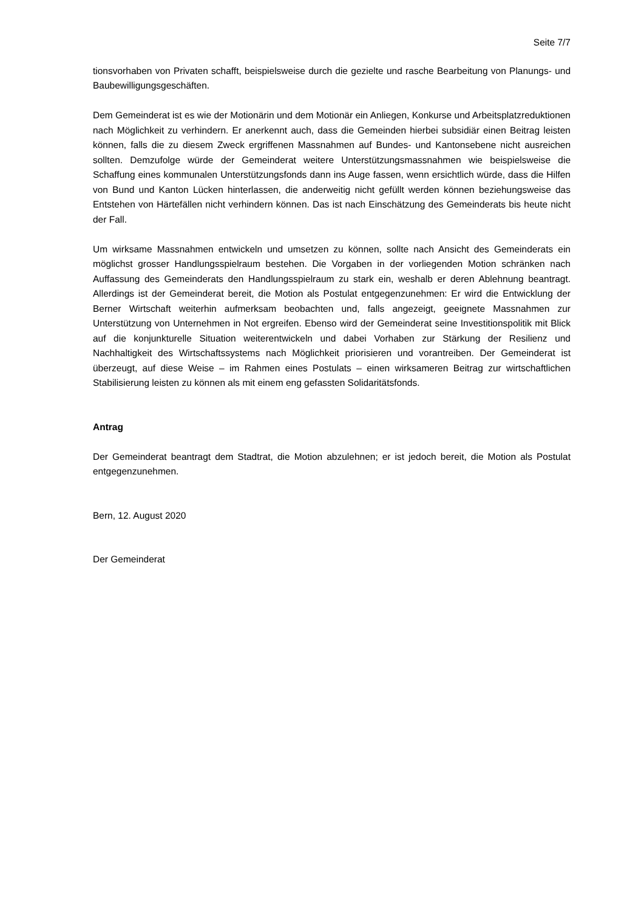Seite 7/7
tionsvorhaben von Privaten schafft, beispielsweise durch die gezielte und rasche Bearbeitung von Planungs- und Baubewilligungsgeschäften.
Dem Gemeinderat ist es wie der Motionärin und dem Motionär ein Anliegen, Konkurse und Arbeitsplatzreduktionen nach Möglichkeit zu verhindern. Er anerkennt auch, dass die Gemeinden hierbei subsidiär einen Beitrag leisten können, falls die zu diesem Zweck ergriffenen Massnahmen auf Bundes- und Kantonsebene nicht ausreichen sollten. Demzufolge würde der Gemeinderat weitere Unterstützungsmassnahmen wie beispielsweise die Schaffung eines kommunalen Unterstützungsfonds dann ins Auge fassen, wenn ersichtlich würde, dass die Hilfen von Bund und Kanton Lücken hinterlassen, die anderweitig nicht gefüllt werden können beziehungsweise das Entstehen von Härtefällen nicht verhindern können. Das ist nach Einschätzung des Gemeinderats bis heute nicht der Fall.
Um wirksame Massnahmen entwickeln und umsetzen zu können, sollte nach Ansicht des Gemeinderats ein möglichst grosser Handlungsspielraum bestehen. Die Vorgaben in der vorliegenden Motion schränken nach Auffassung des Gemeinderats den Handlungsspielraum zu stark ein, weshalb er deren Ablehnung beantragt. Allerdings ist der Gemeinderat bereit, die Motion als Postulat entgegenzunehmen: Er wird die Entwicklung der Berner Wirtschaft weiterhin aufmerksam beobachten und, falls angezeigt, geeignete Massnahmen zur Unterstützung von Unternehmen in Not ergreifen. Ebenso wird der Gemeinderat seine Investitionspolitik mit Blick auf die konjunkturelle Situation weiterentwickeln und dabei Vorhaben zur Stärkung der Resilienz und Nachhaltigkeit des Wirtschaftssystems nach Möglichkeit priorisieren und vorantreiben. Der Gemeinderat ist überzeugt, auf diese Weise – im Rahmen eines Postulats – einen wirksameren Beitrag zur wirtschaftlichen Stabilisierung leisten zu können als mit einem eng gefassten Solidaritätsfonds.
Antrag
Der Gemeinderat beantragt dem Stadtrat, die Motion abzulehnen; er ist jedoch bereit, die Motion als Postulat entgegenzunehmen.
Bern, 12. August 2020
Der Gemeinderat